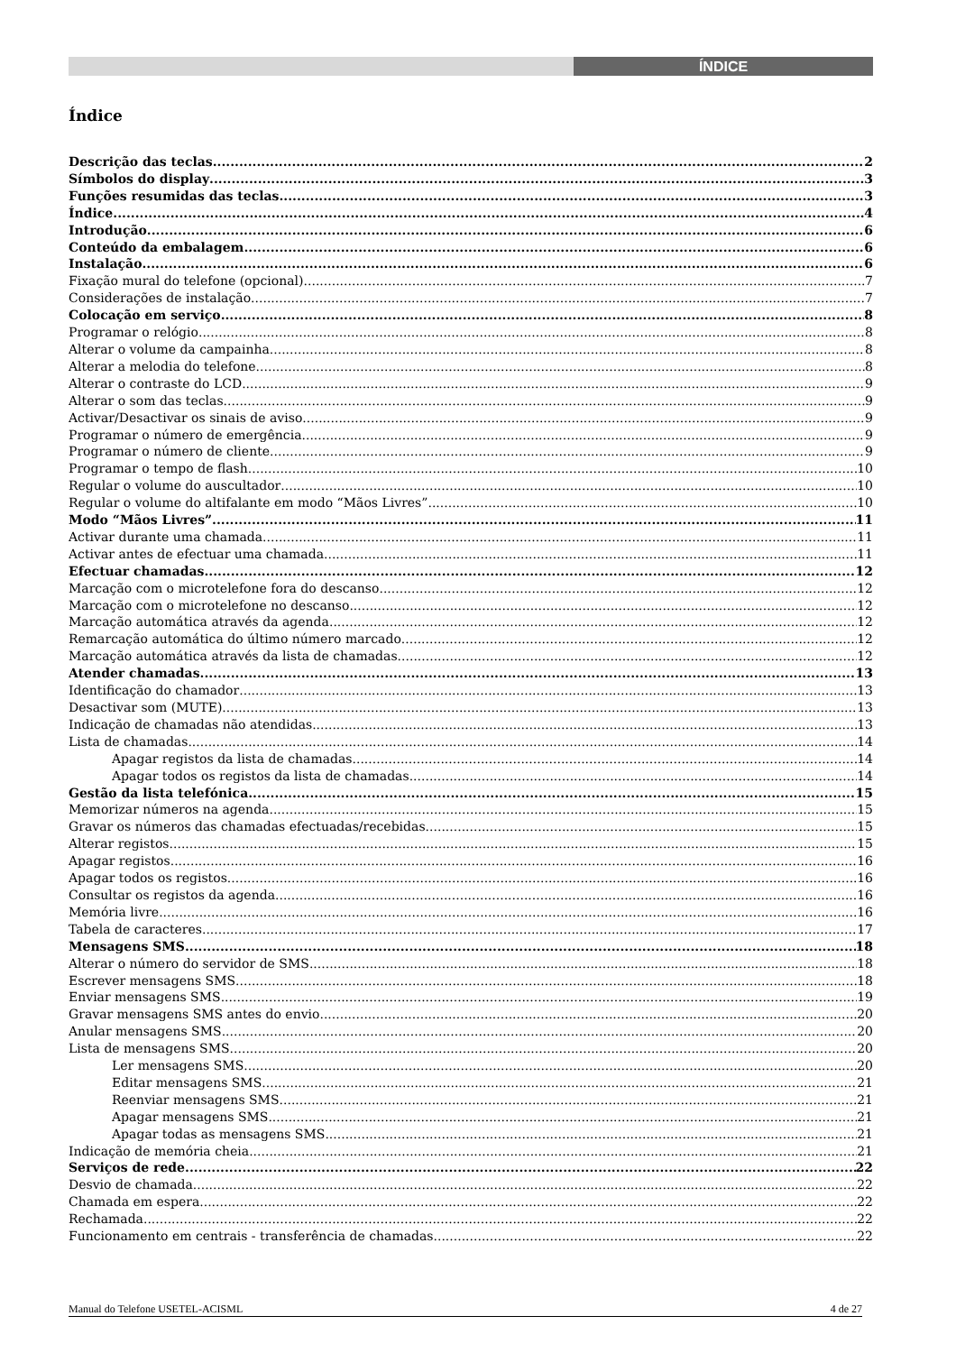ÍNDICE
Índice
Descrição das teclas 2
Símbolos do display 3
Funções resumidas das teclas 3
Índice 4
Introdução 6
Conteúdo da embalagem 6
Instalação 6
Fixação mural do telefone (opcional) 7
Considerações de instalação 7
Colocação em serviço 8
Programar o relógio 8
Alterar o volume da campainha 8
Alterar a melodia do telefone 8
Alterar o contraste do LCD 9
Alterar o som das teclas 9
Activar/Desactivar os sinais de aviso 9
Programar o número de emergência 9
Programar o número de cliente 9
Programar o tempo de flash 10
Regular o volume do auscultador 10
Regular o volume do altifalante em modo “Mãos Livres” 10
Modo “Mãos Livres” 11
Activar durante uma chamada 11
Activar antes de efectuar uma chamada 11
Efectuar chamadas 12
Marcação com o microtelefone fora do descanso 12
Marcação com o microtelefone no descanso 12
Marcação automática através da agenda 12
Remarcação automática do último número marcado 12
Marcação automática através da lista de chamadas 12
Atender chamadas 13
Identificação do chamador 13
Desactivar som (MUTE) 13
Indicação de chamadas não atendidas 13
Lista de chamadas 14
Apagar registos da lista de chamadas 14
Apagar todos os registos da lista de chamadas 14
Gestão da lista telefónica 15
Memorizar números na agenda 15
Gravar os números das chamadas efectuadas/recebidas 15
Alterar registos 15
Apagar registos 16
Apagar todos os registos 16
Consultar os registos da agenda 16
Memória livre 16
Tabela de caracteres 17
Mensagens SMS 18
Alterar o número do servidor de SMS 18
Escrever mensagens SMS 18
Enviar mensagens SMS 19
Gravar mensagens SMS antes do envio 20
Anular mensagens SMS 20
Lista de mensagens SMS 20
Ler mensagens SMS 20
Editar mensagens SMS 21
Reenviar mensagens SMS 21
Apagar mensagens SMS 21
Apagar todas as mensagens SMS 21
Indicação de memória cheia 21
Serviços de rede 22
Desvio de chamada 22
Chamada em espera 22
Rechamada 22
Funcionamento em centrais - transferência de chamadas 22
Manual do Telefone USETEL-ACISML 4 de 27